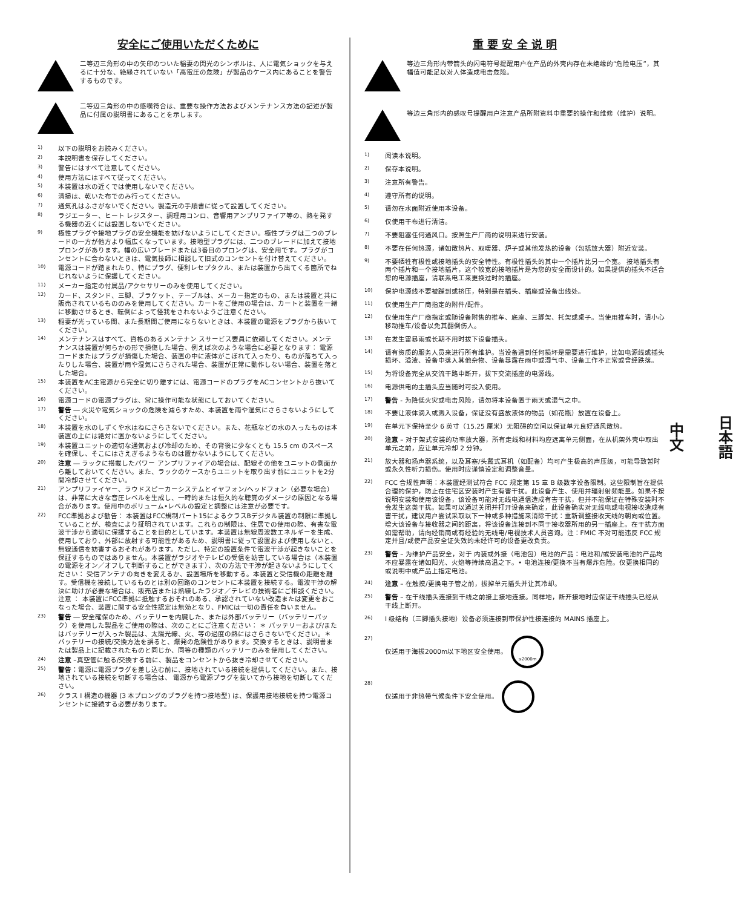安全にご使用いただくために
二等辺三角形の中の矢印のついた稲妻の閃光のシンボルは、人に電気ショックを与えるに十分な、絶縁されていない「高電圧の危険」が製品のケース内にあることを警告するものです。
二等辺三角形の中の感嘆符合は、重要な操作方法およびメンテナンス方法の記述が製品に付属の説明書にあることを示します。
1) 以下の説明をお読みください。
2) 本説明書を保存してください。
3) 警告にはすべて注意してください。
4) 使用方法にはすべて従ってください。
5) 本装置は水の近くでは使用しないでください。
6) 清掃は、乾いた布でのみ行ってください。
7) 通気孔はふさがないでください。製造元の手順書に従って設置してください。
8) ラジエーター、ヒート レジスター、調理用コンロ、音響用アンプリファイア等の、熱を発する機器の近くには設置しないでください。
9) 極性プラグや接地プラグの安全機能を妨げないようにしてください。極性プラグは二つのブレードの一方が他方より幅広くなっています。接地型プラグには、二つのブレードに加えて接地プロングがあります。幅の広いブレードまたは3番目のプロングは、安全用です。プラグがコンセントに合わないときは、電気技師に相談して旧式のコンセントを付け替えてください。
10) 電源コードが踏まれたり、特にプラグ、便利レセプタクル、または装置から出てくる箇所でねじれないように保護してください。
11) メーカー指定の付属品/アクセサリーのみを使用してください。
12) カード、スタンド、三脚、ブラケット、テーブルは、メーカー指定のもの、または装置と共に販売されているもののみを使用してください。カートをご使用の場合は、カートと装置を一緒に移動させるとき、転倒によって怪我をされないようご注意ください。
13) 稲妻が光っている間、また長期間ご使用にならないときは、本装置の電源をプラグから抜いてください。
14) メンテナンスはすべて、資格のあるメンテナン スサービス要員に依頼してください。メンテナンスは装置が何らかの形で損傷した場合、例えば次のような場合に必要となります： 電源コードまたはプラグが損傷した場合、装置の中に液体がこぼれて入ったり、ものが落ちて入ったりした場合、装置が雨や湿気にさらされた場合、装置が正常に動作しない場合、装置を落とした場合。
15) 本装置をAC主電源から完全に切り離すには、電源コードのプラグをACコンセントから抜いてください。
16) 電源コードの電源プラグは、常に操作可能な状態にしておいてください。
17) 警告 ― 火災や電気ショックの危険を減らすため、本装置を雨や湿気にさらさないようにしてください。
18) 本装置を水のしずくや水はねにさらさないでください。また、花瓶などの水の入ったものは本装置の上には絶対に置かないようにしてください。
19) 本装置ユニットの適切な通気および冷却のため、その背後に少なくとも 15.5 cm のスペースを確保し、そこにはさえぎるようなものは置かないようにしてください。
20) 注意 ― ラックに搭載したパワー アンプリファイアの場合は、配線その他をユニットの側面から離しておいてください。また、ラックのケースからユニットを取り出す前にユニットを2分間冷却させてください。
21) アンプリファイヤー、ラウドスピーカーシステムとイヤフォン/ヘッドフォン（必要な場合）は、非常に大きな音圧レベルを生成し、一時的または恒久的な聴覚のダメージの原因となる場合があります。使用中のボリューム•レベルの設定と調整には注意が必要です。
22) FCC準拠および勧告： 本装置はFCC規制パート15によるクラスBデジタル装置の制限に準拠していることが、検査により証明されています。これらの制限は、住居での使用の際、有害な電波干渉から適切に保護することを目的としています。本装置は無線周波数エネルギーを生成、使用しており、外部に放射する可能性があるため、説明書に従って設置および使用しないと、無線通信を妨害するおそれがあります。ただし、特定の設置条件で電波干渉が起きないことを保証するものではありません。本装置がラジオやテレビの受信を妨害している場合は（本装置の電源をオン／オフして判断することができます）、次の方法で干渉が起きないようにしてください： 受信アンテナの向きを変えるか、設置場所を移動する。本装置と受信機の距離を離す。受信機を接続しているものとは別の回路のコンセントに本装置を接続する。電波干渉の解決に助けが必要な場合は、販売店または熟練したラジオ／テレビの技術者にご相談ください。 注意 ： 本装置にFCC準拠に抵触するおそれのある、承認されていない改造または変更をおこなった場合、装置に関する安全性認定は無効となり、FMICは一切の責任を負いません。
23) 警告 ― 安全確保のため、バッテリーを内臓した、または外部バッテリー（バッテリーパック）を使用した製品をご使用の際は、次のことにご注意ください： ＊ バッテリーおよび/またはバッテリーが入った製品は、太陽光線、火、等の過度の熱にはさらさないでください。＊ バッテリーの接続/交換方法を誤ると、爆発の危険性があります。交換するときは、説明書または製品上に記載されたものと同じか、同等の種類のバッテリーのみを使用してください。
24) 注意 –真空管に触る/交換する前に、製品をコンセントから抜き冷却させてください。
25) 警告：電源に電源プラグを差し込む前に、接地されている接続を提供してください。また、接地されている接続を切断する場合は、 電源から電源プラグを抜いてから接地を切断してください。
26) クラス I 構造の機器 (3 本プロングのプラグを持つ接地型) は、保護用接地接続を持つ電源コンセントに接続する必要があります。
重 要 安 全 说 明
等边三角形内带箭头的闪电符号提醒用户在产品的外壳内存在未绝缘的“危险电压”，其幅值可能足以对人体造成电击危险。
等边三角形内的感叹号提醒用户注意产品所附资料中重要的操作和维修（维护）说明。
1) 阅读本说明。
2) 保存本说明。
3) 注意所有警告。
4) 遵守所有的说明。
5) 请勿在水面附近使用本设备。
6) 仅使用干布进行清洁。
7) 不要阻塞任何通风口。按照生产厂商的说明来进行安装。
8) 不要在任何热源，诸如散热片、取暖器、炉子或其他发热的设备（包括放大器）附近安装。
9) 不要牺牲有极性或接地插头的安全特性。有极性插头的其中一个插片比另一个宽。 接地插头有两个插片和一个接地插片，这个较宽的接地插片是为您的安全而设计的。如果提供的插头不适合您的电源插座，请联系电工来更换过时的插座。
10) 保护电源线不要被踩到或挤压，特别是在插头、插座或设备出线处。
11) 仅使用生产厂商指定的附件/配件。
12) 仅使用生产厂商指定或随设备附售的推车、底座、三脚架、托架或桌子。当使用推车时，请小心移动推车/设备以免其翻倒伤人。
13) 在发生雷暴雨或长期不用时拔下设备插头。
14) 请有资质的服务人员来进行所有维护。当设备遇到任何损坏是需要进行维护，比如电源线或插头损坏、溢液、设备中落入其他杂物、设备暴露在雨中或湿气中、设备工作不正常或曾经跌落。
15) 为将设备完全从交流干路中断开，拔下交流插座的电源线。
16) 电源供电的主插头应当随时可投入使用。
17) 警告 - 为降低火灾或电击风险，请勿将本设备置于雨天或湿气之中。
18) 不要让液体滴入或溅入设备，保证没有盛放液体的物品（如花瓶）放置在设备上。
19) 在单元下保持至少 6 英寸（15.25 厘米）无阻碍的空间以保证单元良好通风散热。
20) 注意 – 对于架式安装的功率放大器，所有走线和材料均应远离单元侧面，在从机架外壳中取出单元之前，应让单元冷却 2 分钟。
21) 放大器和扬声器系统，以及耳塞/头戴式耳机（如配备）均可产生极高的声压级，可能导致暂时或永久性听力损伤。使用时应谨慎设定和调整音量。
22) FCC 合规性声明：本装置经测试符合 FCC 规定第 15 章 B 级数字设备限制。这些限制旨在提供合理的保护，防止在住宅区安装时产生有害干扰。此设备产生、使用并辐射射频能量。如果不按说明安装和使用该设备，该设备可能对无线电通信造成有害干扰，但并不能保证在特殊安装时不会发生这类干扰。如果可以通过关闭并打开设备来确定，此设备确实对无线电或电视接收造成有害干扰，建议用户尝试采取以下一种或多种措施来消除干扰：重新调整接收天线的朝向或位置。增大该设备与接收器之间的距离，将该设备连接到不同于接收器所用的另一插座上。在干扰方面如需帮助，请向经销商或有经验的无线电/电视技术人员咨询。注：FMIC 不对可能违反 FCC 规定并且/或使产品安全证失效的未经许可的设备更改负责。
23) 警告 – 为维护产品安全，对于 内装或外接（电池包）电池的产品：电池和/或安装电池的产品均不应暴露在诸如阳光、火焰等持续高温之下。• 电池连接/更换不当有爆炸危险。仅更换相同的或说明中或产品上指定电池。
24) 注意 – 在触摸/更换电子管之前，拔掉单元插头并让其冷却。
25) 警告 – 在干线插头连接到干线之前接上接地连接。同样地，断开接地时应保证干线插头已经从干线上断开。
26) I 级结构（三脚插头接地）设备必须连接到带保护性接连接的 MAINS 插座上。
27) 仅适用于海拔2000m以下地区安全使用。 ≤2000m
28) 仅适用于非热带气候条件下安全使用。
日本語
中文